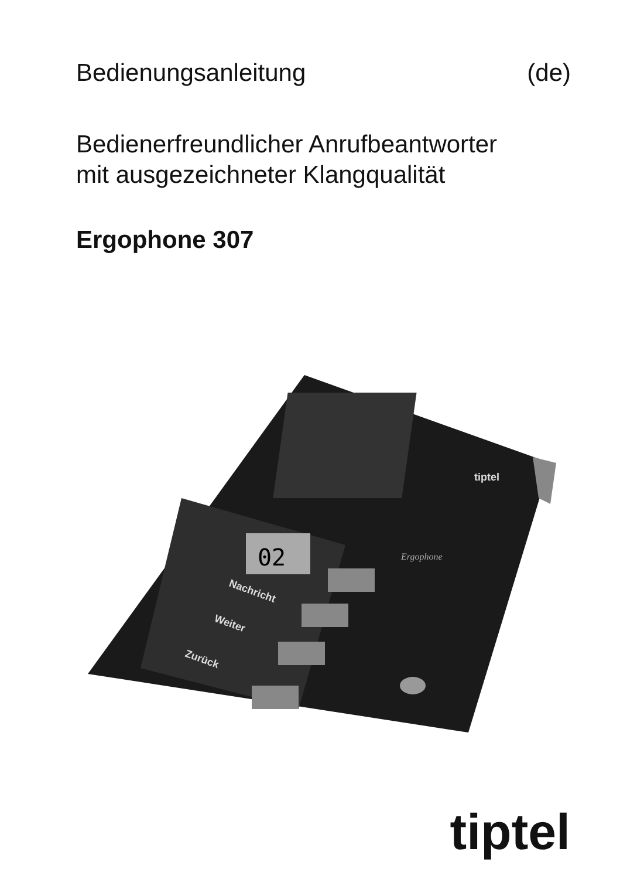Bedienungsanleitung (de)
Bedienerfreundlicher Anrufbeantworter
mit ausgezeichneter Klangqualität
Ergophone 307
02
Nachricht
Weiter
Zurück
tiptel
Ergophone
tiptel